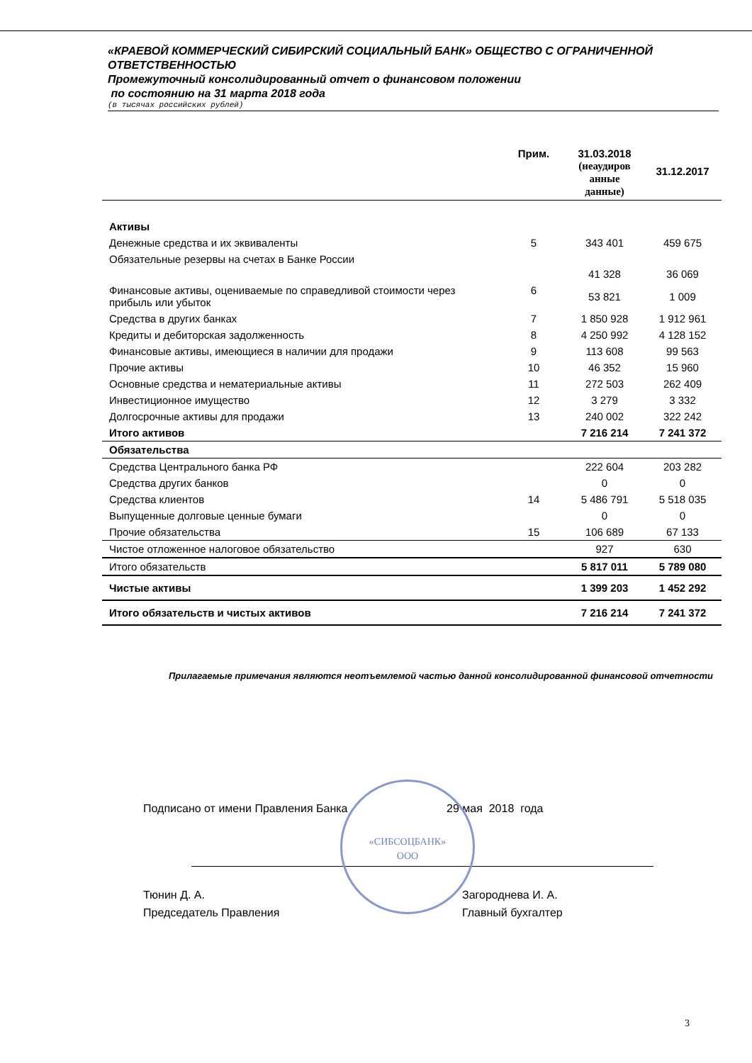«КРАЕВОЙ КОММЕРЧЕСКИЙ СИБИРСКИЙ СОЦИАЛЬНЫЙ БАНК» ОБЩЕСТВО С ОГРАНИЧЕННОЙ ОТВЕТСТВЕННОСТЬЮ
Промежуточный консолидированный отчет о финансовом положении
по состоянию на 31 марта 2018 года
(в тысячах российских рублей)
| | Прим. | 31.03.2018 (неаудиров анные данные) | 31.12.2017 |
| --- | --- | --- | --- |
| Активы | | | |
| Денежные средства и их эквиваленты | 5 | 343 401 | 459 675 |
| Обязательные резервы на счетах в Банке России | | 41 328 | 36 069 |
| Финансовые активы, оцениваемые по справедливой стоимости через прибыль или убыток | 6 | 53 821 | 1 009 |
| Средства в других банках | 7 | 1 850 928 | 1 912 961 |
| Кредиты и дебиторская задолженность | 8 | 4 250 992 | 4 128 152 |
| Финансовые активы, имеющиеся в наличии для продажи | 9 | 113 608 | 99 563 |
| Прочие активы | 10 | 46 352 | 15 960 |
| Основные средства и нематериальные активы | 11 | 272 503 | 262 409 |
| Инвестиционное имущество | 12 | 3 279 | 3 332 |
| Долгосрочные активы для продажи | 13 | 240 002 | 322 242 |
| Итого активов | | 7 216 214 | 7 241 372 |
| Обязательства | | | |
| Средства Центрального банка РФ | | 222 604 | 203 282 |
| Средства других банков | | 0 | 0 |
| Средства клиентов | 14 | 5 486 791 | 5 518 035 |
| Выпущенные долговые ценные бумаги | | 0 | 0 |
| Прочие обязательства | 15 | 106 689 | 67 133 |
| Чистое отложенное налоговое обязательство | | 927 | 630 |
| Итого обязательств | | 5 817 011 | 5 789 080 |
| Чистые активы | | 1 399 203 | 1 452 292 |
| Итого обязательств и чистых активов | | 7 216 214 | 7 241 372 |
Прилагаемые примечания являются неотъемлемой частью данной консолидированной финансовой отчетности
Подписано от имени Правления Банка
29 мая 2018 года
«СИБСОЦБАНК»
ООО
Тюнин Д. А.
Председатель Правления
Загороднева И. А.
Главный бухгалтер
3